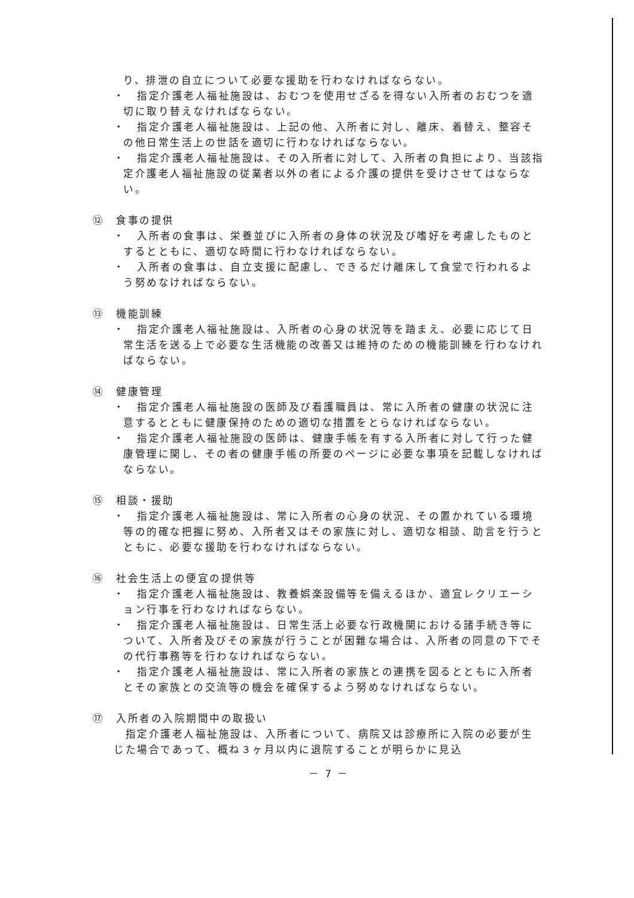り、排泄の自立について必要な援助を行わなければならない。
・　指定介護老人福祉施設は、おむつを使用せざるを得ない入所者のおむつを適切に取り替えなければならない。
・　指定介護老人福祉施設は、上記の他、入所者に対し、離床、着替え、整容その他日常生活上の世話を適切に行わなければならない。
・　指定介護老人福祉施設は、その入所者に対して、入所者の負担により、当該指定介護老人福祉施設の従業者以外の者による介護の提供を受けさせてはならない。
⑫　食事の提供
・　入所者の食事は、栄養並びに入所者の身体の状況及び嗜好を考慮したものとするとともに、適切な時間に行わなければならない。
・　入所者の食事は、自立支援に配慮し、できるだけ離床して食堂で行われるよう努めなければならない。
⑬　機能訓練
・　指定介護老人福祉施設は、入所者の心身の状況等を踏まえ、必要に応じて日常生活を送る上で必要な生活機能の改善又は維持のための機能訓練を行わなければならない。
⑭　健康管理
・　指定介護老人福祉施設の医師及び看護職員は、常に入所者の健康の状況に注意するとともに健康保持のための適切な措置をとらなければならない。
・　指定介護老人福祉施設の医師は、健康手帳を有する入所者に対して行った健康管理に関し、その者の健康手帳の所要のページに必要な事項を記載しなければならない。
⑮　相談・援助
・　指定介護老人福祉施設は、常に入所者の心身の状況、その置かれている環境等の的確な把握に努め、入所者又はその家族に対し、適切な相談、助言を行うとともに、必要な援助を行わなければならない。
⑯　社会生活上の便宜の提供等
・　指定介護老人福祉施設は、教養娯楽設備等を備えるほか、適宜レクリエーション行事を行わなければならない。
・　指定介護老人福祉施設は、日常生活上必要な行政機関における諸手続き等について、入所者及びその家族が行うことが困難な場合は、入所者の同意の下でその代行事務等を行わなければならない。
・　指定介護老人福祉施設は、常に入所者の家族との連携を図るとともに入所者とその家族との交流等の機会を確保するよう努めなければならない。
⑰　入所者の入院期間中の取扱い
　指定介護老人福祉施設は、入所者について、病院又は診療所に入院の必要が生じた場合であって、概ね３ヶ月以内に退院することが明らかに見込
－ 7 －